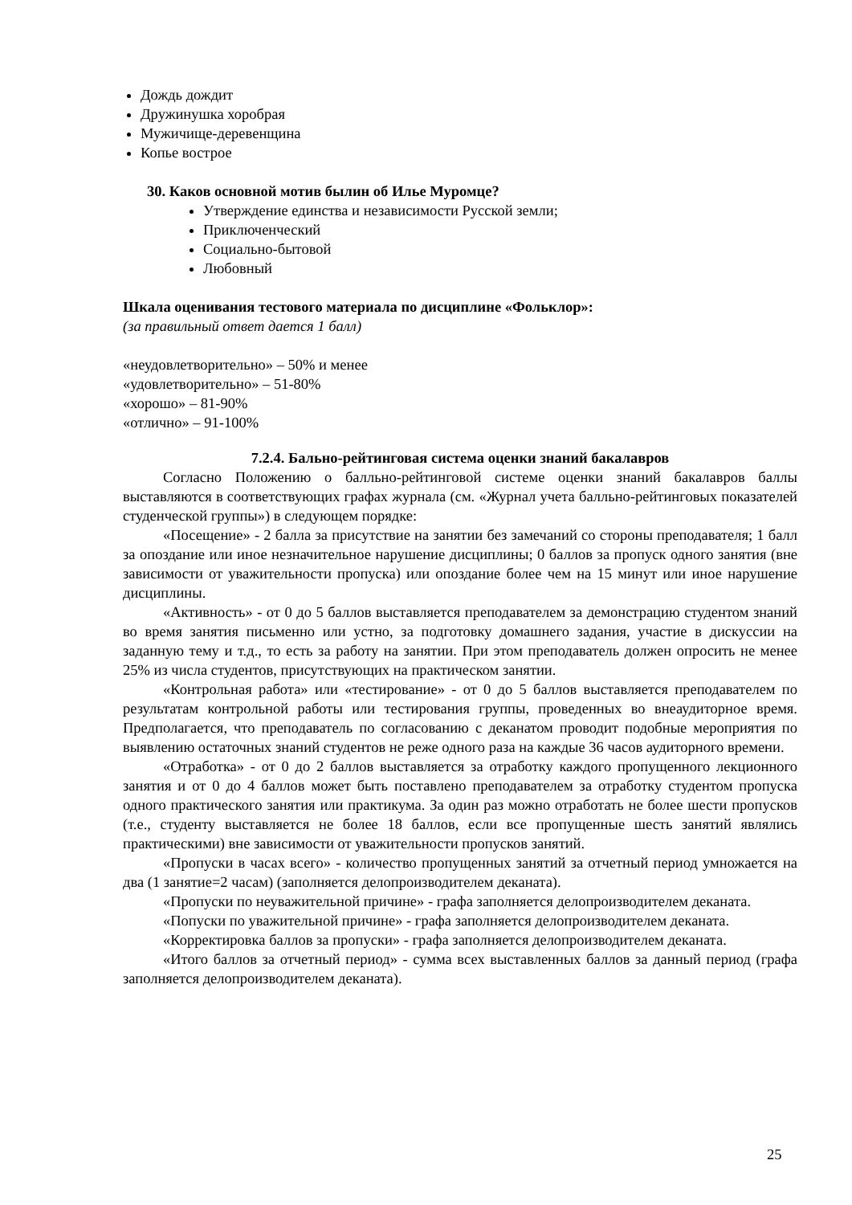Дождь дождит
Дружинушка хоробрая
Мужичище-деревенщина
Копье вострое
30. Каков основной мотив былин об Илье Муромце?
Утверждение единства и независимости Русской земли;
Приключенческий
Социально-бытовой
Любовный
Шкала оценивания тестового материала по дисциплине «Фольклор»:
(за правильный ответ дается 1 балл)
«неудовлетворительно» – 50% и менее
«удовлетворительно» – 51-80%
«хорошо» – 81-90%
«отлично» – 91-100%
7.2.4. Бально-рейтинговая система оценки знаний бакалавров
Согласно Положению о балльно-рейтинговой системе оценки знаний бакалавров баллы выставляются в соответствующих графах журнала (см. «Журнал учета балльно-рейтинговых показателей студенческой группы») в следующем порядке:
«Посещение» - 2 балла за присутствие на занятии без замечаний со стороны преподавателя; 1 балл за опоздание или иное незначительное нарушение дисциплины; 0 баллов за пропуск одного занятия (вне зависимости от уважительности пропуска) или опоздание более чем на 15 минут или иное нарушение дисциплины.
«Активность» - от 0 до 5 баллов выставляется преподавателем за демонстрацию студентом знаний во время занятия письменно или устно, за подготовку домашнего задания, участие в дискуссии на заданную тему и т.д., то есть за работу на занятии. При этом преподаватель должен опросить не менее 25% из числа студентов, присутствующих на практическом занятии.
«Контрольная работа» или «тестирование» - от 0 до 5 баллов выставляется преподавателем по результатам контрольной работы или тестирования группы, проведенных во внеаудиторное время. Предполагается, что преподаватель по согласованию с деканатом проводит подобные мероприятия по выявлению остаточных знаний студентов не реже одного раза на каждые 36 часов аудиторного времени.
«Отработка» - от 0 до 2 баллов выставляется за отработку каждого пропущенного лекционного занятия и от 0 до 4 баллов может быть поставлено преподавателем за отработку студентом пропуска одного практического занятия или практикума. За один раз можно отработать не более шести пропусков (т.е., студенту выставляется не более 18 баллов, если все пропущенные шесть занятий являлись практическими) вне зависимости от уважительности пропусков занятий.
«Пропуски в часах всего» - количество пропущенных занятий за отчетный период умножается на два (1 занятие=2 часам) (заполняется делопроизводителем деканата).
«Пропуски по неуважительной причине» - графа заполняется делопроизводителем деканата.
«Попуски по уважительной причине» - графа заполняется делопроизводителем деканата.
«Корректировка баллов за пропуски» - графа заполняется делопроизводителем деканата.
«Итого баллов за отчетный период» - сумма всех выставленных баллов за данный период (графа заполняется делопроизводителем деканата).
25